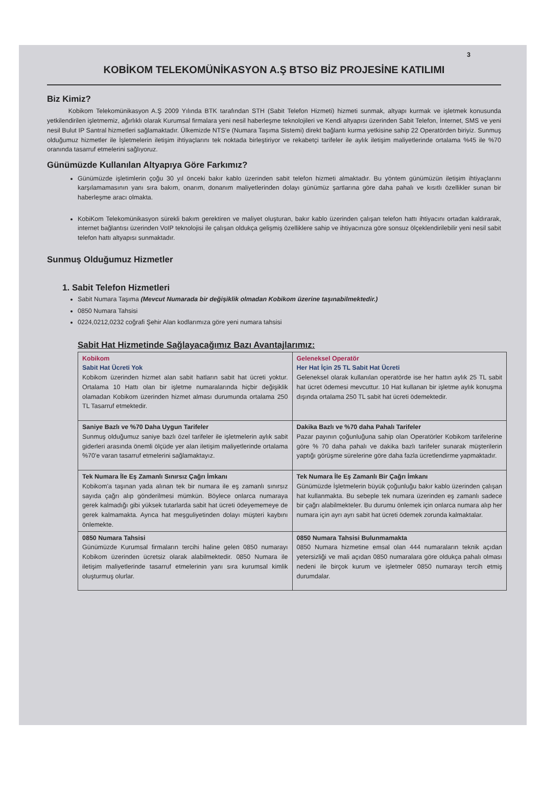3
KOBİKOM TELEKOMÜNİKASYON A.Ş BTSO BİZ PROJESİNE KATILIMI
Biz Kimiz?
Kobikom Telekomünikasyon A.Ş 2009 Yılında BTK tarafından STH (Sabit Telefon Hizmeti) hizmeti sunmak, altyapı kurmak ve işletmek konusunda yetkilendirilen işletmemiz, ağırlıklı olarak Kurumsal firmalara yeni nesil haberleşme teknolojileri ve Kendi altyapısı üzerinden Sabit Telefon, İnternet, SMS ve yeni nesil Bulut IP Santral hizmetleri sağlamaktadır. Ülkemizde NTS'e (Numara Taşıma Sistemi) direkt bağlantı kurma yetkisine sahip 22 Operatörden biriyiz. Sunmuş olduğumuz hizmetler ile İşletmelerin iletişim ihtiyaçlarını tek noktada birleştiriyor ve rekabetçi tarifeler ile aylık iletişim maliyetlerinde ortalama %45 ile %70 oranında tasarruf etmelerini sağlıyoruz.
Günümüzde Kullanılan Altyapıya Göre Farkımız?
Günümüzde işletimlerin çoğu 30 yıl önceki bakır kablo üzerinden sabit telefon hizmeti almaktadır. Bu yöntem günümüzün iletişim ihtiyaçlarını karşılamamasının yanı sıra bakım, onarım, donanım maliyetlerinden dolayı günümüz şartlarına göre daha pahalı ve kısıtlı özellikler sunan bir haberleşme aracı olmakta.
KobiKom Telekomünikasyon sürekli bakım gerektiren ve maliyet oluşturan, bakır kablo üzerinden çalışan telefon hattı ihtiyacını ortadan kaldırarak, internet bağlantısı üzerinden VoIP teknolojisi ile çalışan oldukça gelişmiş özelliklere sahip ve ihtiyacınıza göre sonsuz ölçeklendirilebilir yeni nesil sabit telefon hattı altyapısı sunmaktadır.
Sunmuş Olduğumuz Hizmetler
1. Sabit Telefon Hizmetleri
Sabit Numara Taşıma (Mevcut Numarada bir değişiklik olmadan Kobikom üzerine taşınabilmektedir.)
0850 Numara Tahsisi
0224,0212,0232 coğrafi Şehir Alan kodlarımıza göre yeni numara tahsisi
Sabit Hat Hizmetinde Sağlayacağımız Bazı Avantajlarımız:
| Kobikom Sabit Hat Ücreti Yok Kobikom üzerinden hizmet alan sabit hatların sabit hat ücreti yoktur. Ortalama 10 Hattı olan bir işletme numaralarında hiçbir değişiklik olamadan Kobikom üzerinden hizmet alması durumunda ortalama 250 TL Tasarruf etmektedir. | Geleneksel Operatör Her Hat İçin 25 TL Sabit Hat Ücreti Geleneksel olarak kullanılan operatörde ise her hattın aylık 25 TL sabit hat ücret ödemesi mevcuttur. 10 Hat kullanan bir işletme aylık konuşma dışında ortalama 250 TL sabit hat ücreti ödemektedir. |
| Saniye Bazlı ve %70 Daha Uygun Tarifeler Sunmuş olduğumuz saniye bazlı özel tarifeler ile işletmelerin aylık sabit giderleri arasında önemli ölçüde yer alan iletişim maliyetlerinde ortalama %70'e varan tasarruf etmelerini sağlamaktayız. | Dakika Bazlı ve %70 daha Pahalı Tarifeler Pazar payının çoğunluğuna sahip olan Operatörler Kobikom tarifelerine göre % 70 daha pahalı ve dakika bazlı tarifeler sunarak müşterilerin yaptığı görüşme sürelerine göre daha fazla ücretlendirme yapmaktadır. |
| Tek Numara İle Eş Zamanlı Sınırsız Çağrı İmkanı Kobikom'a taşınan yada alınan tek bir numara ile eş zamanlı sınırsız sayıda çağrı alıp gönderilmesi mümkün. Böylece onlarca numaraya gerek kalmadığı gibi yüksek tutarlarda sabit hat ücreti ödeyememeye de gerek kalmamakta. Ayrıca hat meşguliyetinden dolayı müşteri kaybını önlemekte. | Tek Numara İle Eş Zamanlı Bir Çağrı İmkanı Günümüzde İşletmelerin büyük çoğunluğu bakır kablo üzerinden çalışan hat kullanmakta. Bu sebeple tek numara üzerinden eş zamanlı sadece bir çağrı alabilmekteler. Bu durumu önlemek için onlarca numara alıp her numara için ayrı ayrı sabit hat ücreti ödemek zorunda kalmaktalar. |
| 0850 Numara Tahsisi Günümüzde Kurumsal firmaların tercihi haline gelen 0850 numarayı Kobikom üzerinden ücretsiz olarak alabilmektedir. 0850 Numara ile iletişim maliyetlerinde tasarruf etmelerinin yanı sıra kurumsal kimlik oluşturmuş olurlar. | 0850 Numara Tahsisi Bulunmamakta 0850 Numara hizmetine emsal olan 444 numaraların teknik açıdan yetersizliği ve mali açıdan 0850 numaralara göre oldukça pahalı olması nedeni ile birçok kurum ve işletmeler 0850 numarayı tercih etmiş durumdalar. |